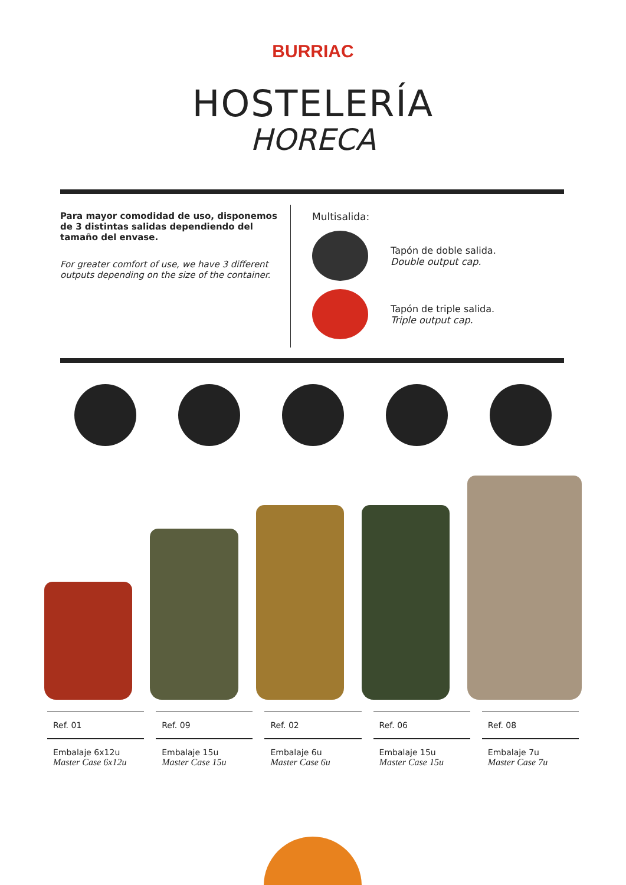BURRIAC
HOSTELERÍA
HORECA
Para mayor comodidad de uso, disponemos de 3 distintas salidas dependiendo del tamaño del envase.
For greater comfort of use, we have 3 different outputs depending on the size of the container.
Multisalida:
Tapón de doble salida.
Double output cap.
Tapón de triple salida.
Triple output cap.
Ref. 01
Embalaje 6x12u
Master Case 6x12u
Ref. 09
Embalaje 15u
Master Case 15u
Ref. 02
Embalaje 6u
Master Case 6u
Ref. 06
Embalaje 15u
Master Case 15u
Ref. 08
Embalaje 7u
Master Case 7u